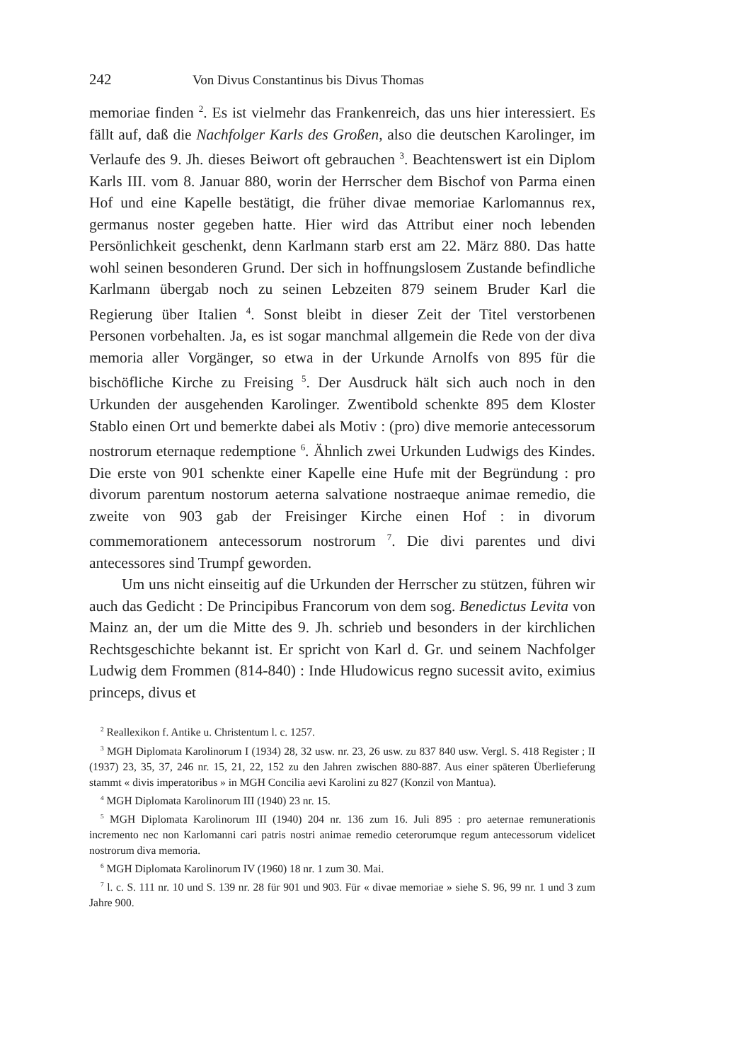242 Von Divus Constantinus bis Divus Thomas
memoriae finden <sup>2</sup>. Es ist vielmehr das Frankenreich, das uns hier interessiert. Es fällt auf, daß die Nachfolger Karls des Großen, also die deutschen Karolinger, im Verlaufe des 9. Jh. dieses Beiwort oft gebrauchen <sup>3</sup>. Beachtenswert ist ein Diplom Karls III. vom 8. Januar 880, worin der Herrscher dem Bischof von Parma einen Hof und eine Kapelle bestätigt, die früher divae memoriae Karlomannus rex, germanus noster gegeben hatte. Hier wird das Attribut einer noch lebenden Persönlichkeit geschenkt, denn Karlmann starb erst am 22. März 880. Das hatte wohl seinen besonderen Grund. Der sich in hoffnungslosem Zustande befindliche Karlmann übergab noch zu seinen Lebzeiten 879 seinem Bruder Karl die Regierung über Italien <sup>4</sup>. Sonst bleibt in dieser Zeit der Titel verstorbenen Personen vorbehalten. Ja, es ist sogar manchmal allgemein die Rede von der diva memoria aller Vorgänger, so etwa in der Urkunde Arnolfs von 895 für die bischöfliche Kirche zu Freising <sup>5</sup>. Der Ausdruck hält sich auch noch in den Urkunden der ausgehenden Karolinger. Zwentibold schenkte 895 dem Kloster Stablo einen Ort und bemerkte dabei als Motiv : (pro) dive memorie antecessorum nostrorum eternaque redemptione <sup>6</sup>. Ähnlich zwei Urkunden Ludwigs des Kindes. Die erste von 901 schenkte einer Kapelle eine Hufe mit der Begründung : pro divorum parentum nostorum aeterna salvatione nostraeque animae remedio, die zweite von 903 gab der Freisinger Kirche einen Hof : in divorum commemorationem antecessorum nostrorum <sup>7</sup>. Die divi parentes und divi antecessores sind Trumpf geworden.
Um uns nicht einseitig auf die Urkunden der Herrscher zu stützen, führen wir auch das Gedicht : De Principibus Francorum von dem sog. Benedictus Levita von Mainz an, der um die Mitte des 9. Jh. schrieb und besonders in der kirchlichen Rechtsgeschichte bekannt ist. Er spricht von Karl d. Gr. und seinem Nachfolger Ludwig dem Frommen (814-840) : Inde Hludowicus regno sucessit avito, eximius princeps, divus et
<sup>2</sup> Reallexikon f. Antike u. Christentum l. c. 1257.
<sup>3</sup> MGH Diplomata Karolinorum I (1934) 28, 32 usw. nr. 23, 26 usw. zu 837 840 usw. Vergl. S. 418 Register ; II (1937) 23, 35, 37, 246 nr. 15, 21, 22, 152 zu den Jahren zwischen 880-887. Aus einer späteren Überlieferung stammt « divis imperatoribus » in MGH Concilia aevi Karolini zu 827 (Konzil von Mantua).
<sup>4</sup> MGH Diplomata Karolinorum III (1940) 23 nr. 15.
<sup>5</sup> MGH Diplomata Karolinorum III (1940) 204 nr. 136 zum 16. Juli 895 : pro aeternae remunerationis incremento nec non Karlomanni cari patris nostri animae remedio ceterorumque regum antecessorum videlicet nostrorum diva memoria.
<sup>6</sup> MGH Diplomata Karolinorum IV (1960) 18 nr. 1 zum 30. Mai.
<sup>7</sup> l. c. S. 111 nr. 10 und S. 139 nr. 28 für 901 und 903. Für « divae memoriae » siehe S. 96, 99 nr. 1 und 3 zum Jahre 900.